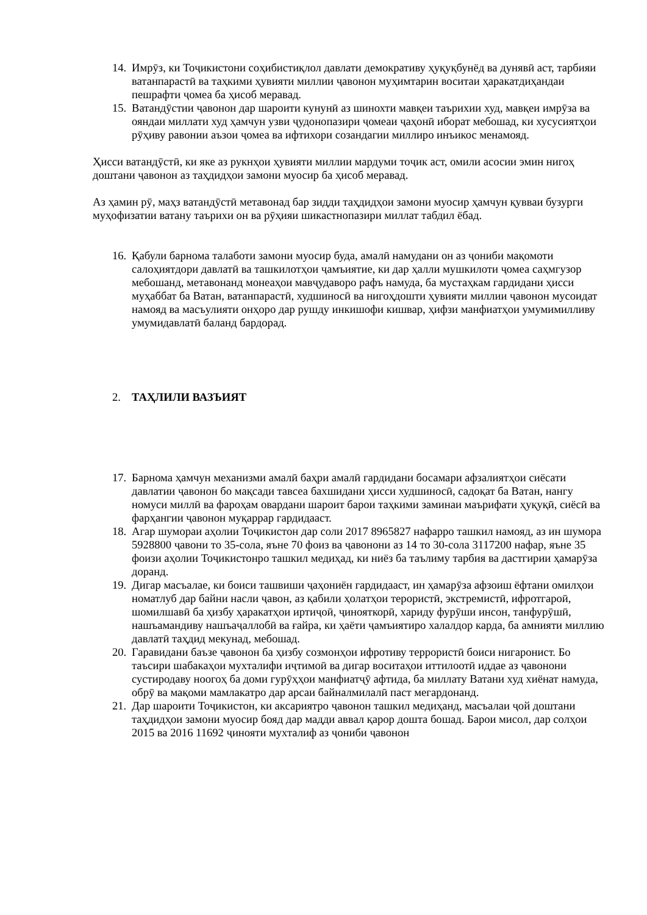14. Имрӯз, ки Тоҷикистони соҳибистиқлол давлати демокративу ҳуқуқбунёд ва дунявӣ аст, тарбияи ватанпарастӣ ва таҳкими ҳувияти миллии ҷавонон муҳимтарин воситаи ҳаракатдиҳандаи пешрафти ҷомеа ба ҳисоб меравад.
15. Ватандӯстии ҷавонон дар шароити кунунӣ аз шинохти мавқеи таърихии худ, мавқеи имрӯза ва ояндаи миллати худ ҳамчун узви ҷудонопазири ҷомеаи ҷаҳонӣ иборат мебошад, ки хусусиятҳои рӯҳиву равонии аъзои ҷомеа ва ифтихори созандагии миллиро инъикос менамояд.
Ҳисси ватандӯстӣ, ки яке аз рукнҳои ҳувияти миллии мардуми тоҷик аст, омили асосии эмин нигоҳ доштани ҷавонон аз таҳдидҳои замони муосир ба ҳисоб меравад.
Аз ҳамин рӯ, маҳз ватандӯстӣ метавонад бар зидди таҳдидҳои замони муосир ҳамчун қувваи бузурги муҳофизатии ватану таърихи он ва рӯҳияи шикастнопазири миллат табдил ёбад.
16. Қабули барнома талаботи замони муосир буда, амалӣ намудани он аз ҷониби мақомоти салоҳиятдори давлатӣ ва ташкилотҳои ҷамъиятие, ки дар ҳалли мушкилоти ҷомеа саҳмгузор мебошанд, метавонанд монеаҳои мавҷудаворо рафъ намуда, ба мустаҳкам гардидани ҳисси муҳаббат ба Ватан, ватанпарастӣ, худшиносӣ ва нигоҳдошти ҳувияти миллии ҷавонон мусоидат намояд ва масъулияти онҳоро дар рушду инкишофи кишвар, ҳифзи манфиатҳои умумимилливу умумидавлатӣ баланд бардорад.
2. ТАҲЛИЛИ ВАЗЪИЯТ
17. Барнома ҳамчун механизми амалӣ баҳри амалӣ гардидани босамари афзалиятҳои сиёсати давлатии ҷавонон бо мақсади тавсеа бахшидани ҳисси худшиносӣ, садоқат ба Ватан, нангу номуси миллӣ ва фароҳам овардани шароит барои таҳкими заминаи маърифати ҳуқуқӣ, сиёсӣ ва фарҳангии ҷавонон муқаррар гардидааст.
18. Агар шумораи аҳолии Тоҷикистон дар соли 2017 8965827 нафарро ташкил намояд, аз ин шумора 5928800 ҷавони то 35-сола, яъне 70 фоиз ва ҷавонони аз 14 то 30-сола 3117200 нафар, яъне 35 фоизи аҳолии Тоҷикистонро ташкил медиҳад, ки ниёз ба таълиму тарбия ва дастгирии ҳамарӯза доранд.
19. Дигар масъалае, ки боиси ташвиши ҷаҳониён гардидааст, ин ҳамарӯза афзоиш ёфтани омилҳои номатлуб дар байни насли ҷавон, аз қабили ҳолатҳои терористӣ, экстремистӣ, ифротгароӣ, шомилшавӣ ба ҳизбу ҳаракатҳои иртиҷоӣ, ҷинояткорӣ, хариду фурӯши инсон, танфурӯшӣ, нашъамандиву нашъаҷаллобӣ ва ғайра, ки ҳаёти ҷамъиятиро халалдор карда, ба амнияти миллию давлатӣ таҳдид мекунад, мебошад.
20. Гаравидани баъзе ҷавонон ба ҳизбу созмонҳои ифротиву террористӣ боиси нигаронист. Бо таъсири шабакаҳои мухталифи иҷтимоӣ ва дигар воситаҳои иттилоотӣ иддае аз ҷавонони сустиродаву ноогоҳ ба доми гурӯҳҳои манфиатҷӯ афтида, ба миллату Ватани худ хиёнат намуда, обрӯ ва мақоми мамлакатро дар арсаи байналмилалӣ паст мегардонанд.
21. Дар шароити Тоҷикистон, ки аксариятро ҷавонон ташкил медиҳанд, масъалаи ҷой доштани таҳдидҳои замони муосир бояд дар мадди аввал қарор дошта бошад. Барои мисол, дар солҳои 2015 ва 2016 11692 ҷинояти мухталиф аз ҷониби ҷавонон